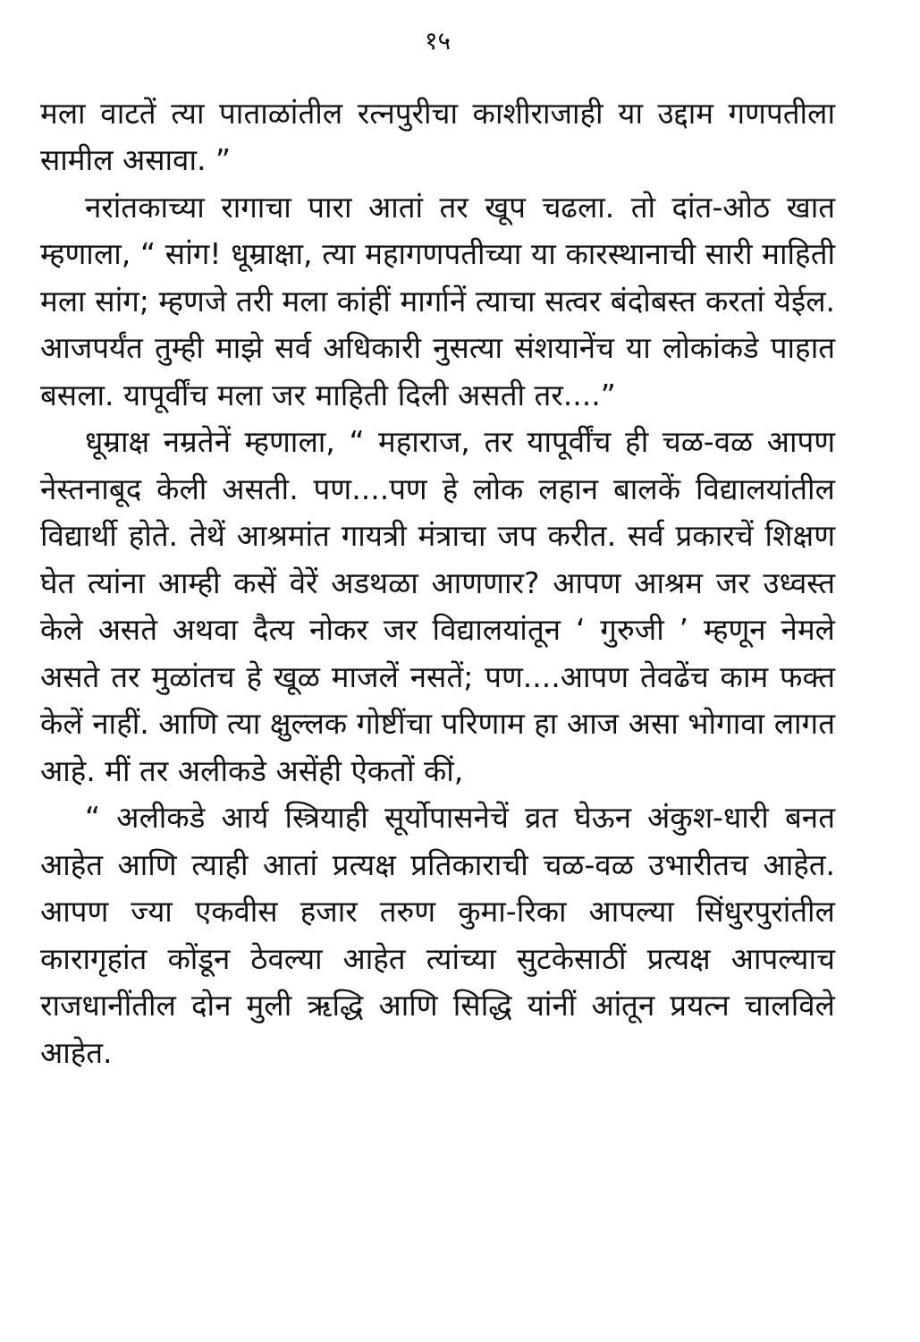१५
मला वाटतें त्या पाताळांतील रत्नपुरीचा काशीराजाही या उद्दाम गणपतीला सामील असावा. ”
नरांतकाच्या रागाचा पारा आतां तर खूप चढला. तो दांत-ओठ खात म्हणाला, “ सांग! धूम्राक्षा, त्या महागणपतीच्या या कारस्थानाची सारी माहिती मला सांग; म्हणजे तरी मला कांहीं मार्गानें त्याचा सत्वर बंदोबस्त करतां येईल. आजपर्यंत तुम्ही माझे सर्व अधिकारी नुसत्या संशयानेंच या लोकांकडे पाहात बसला. यापूर्वींच मला जर माहिती दिली असती तर....”
धूम्राक्ष नम्रतेनें म्हणाला, “ महाराज, तर यापूर्वींच ही चळ-वळ आपण नेस्तनाबूद केली असती. पण....पण हे लोक लहान बालकें विद्यालयांतील विद्यार्थी होते. तेथें आश्रमांत गायत्री मंत्राचा जप करीत. सर्व प्रकारचें शिक्षण घेत त्यांना आम्ही कसें वेरें अडथळा आणणार? आपण आश्रम जर उध्वस्त केले असते अथवा दैत्य नोकर जर विद्यालयांतून ‘ गुरुजी ’ म्हणून नेमले असते तर मुळांतच हे खूळ माजलें नसतें; पण....आपण तेवढेंच काम फक्त केलें नाहीं. आणि त्या क्षुल्लक गोष्टींचा परिणाम हा आज असा भोगावा लागत आहे. मीं तर अलीकडे असेंही ऐकतों कीं,
“ अलीकडे आर्य स्त्रियाही सूर्योपासनेचें व्रत घेऊन अंकुश-धारी बनत आहेत आणि त्याही आतां प्रत्यक्ष प्रतिकाराची चळ-वळ उभारीतच आहेत. आपण ज्या एकवीस हजार तरुण कुमा-रिका आपल्या सिंधुरपुरांतील कारागृहांत कोंडून ठेवल्या आहेत त्यांच्या सुटकेसाठीं प्रत्यक्ष आपल्याच राजधानींतील दोन मुली ऋद्धि आणि सिद्धि यांनीं आंतून प्रयत्न चालविले आहेत.